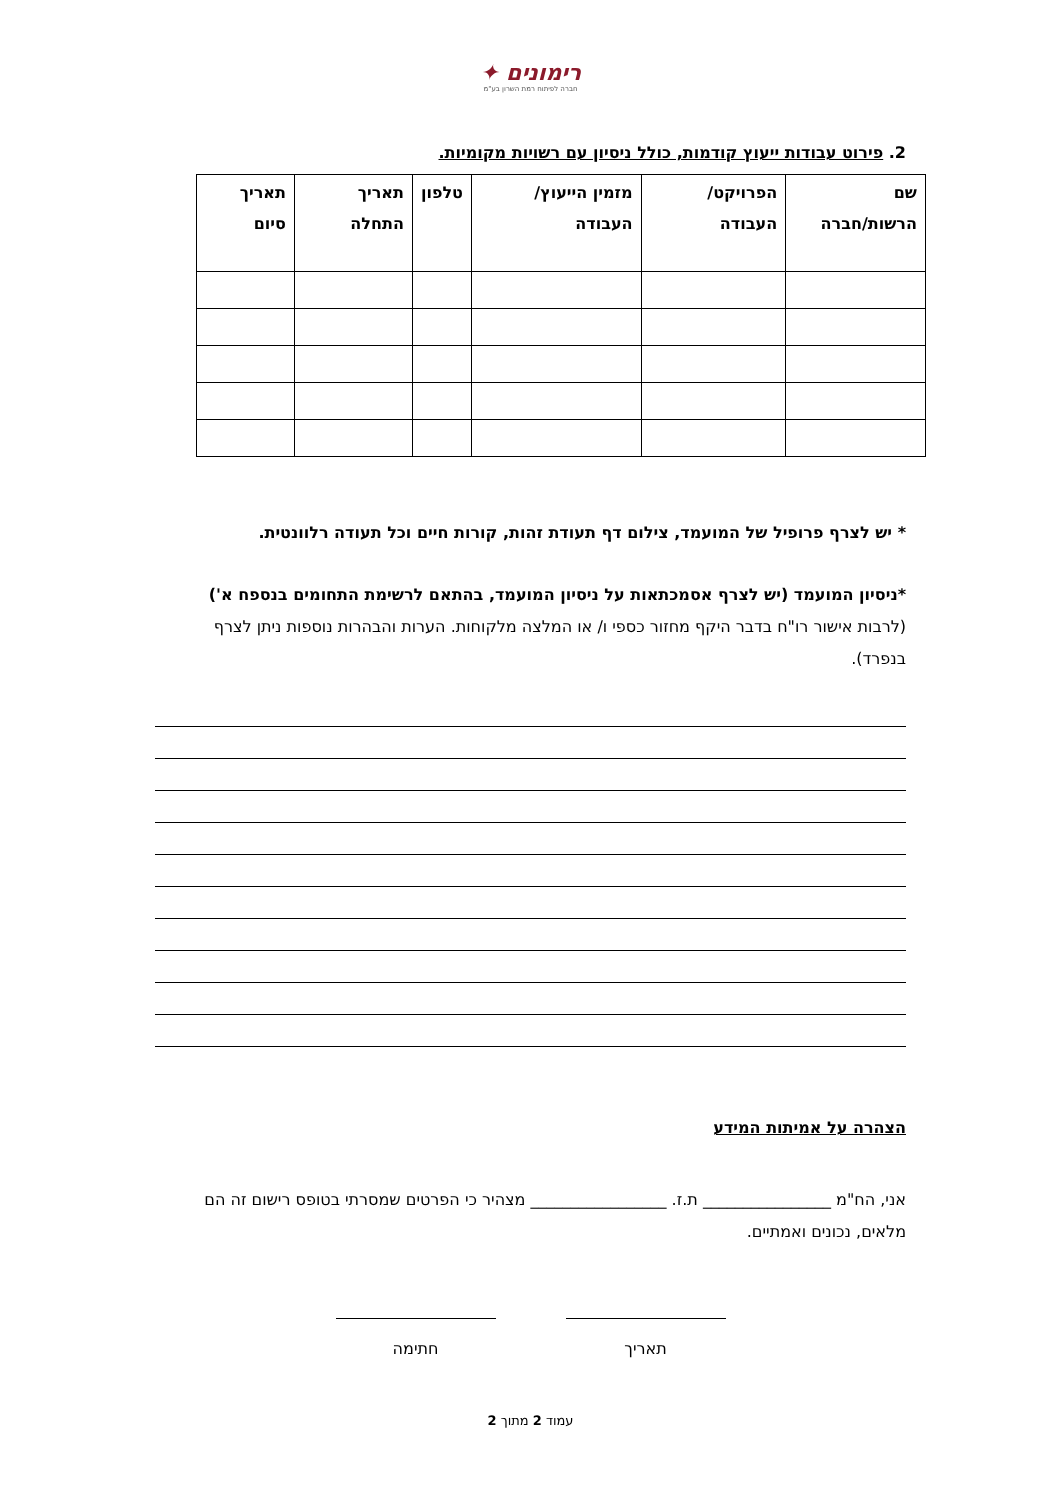רימונים ✦
חברה לפיתוח רמת השרון בע"מ
2. פירוט עבודות ייעוץ קודמות, כולל ניסיון עם רשויות מקומיות.
| שם הרשות/חברה | הפרויקט/ העבודה | מזמין הייעוץ/ העבודה | טלפון | תאריך התחלה | תאריך סיום |
| --- | --- | --- | --- | --- | --- |
* יש לצרף פרופיל של המועמד, צילום דף תעודת זהות, קורות חיים וכל תעודה רלוונטית.
*ניסיון המועמד (יש לצרף אסמכתאות על ניסיון המועמד, בהתאם לרשימת התחומים בנספח א')
(לרבות אישור רו"ח בדבר היקף מחזור כספי ו/ או המלצה מלקוחות. הערות והבהרות נוספות ניתן לצרף בנפרד).
הצהרה על אמיתות המידע
אני, הח"מ ________________ ת.ז. _________________ מצהיר כי הפרטים שמסרתי בטופס רישום זה הם מלאים, נכונים ואמתיים.
תאריך חתימה
עמוד 2 מתוך 2